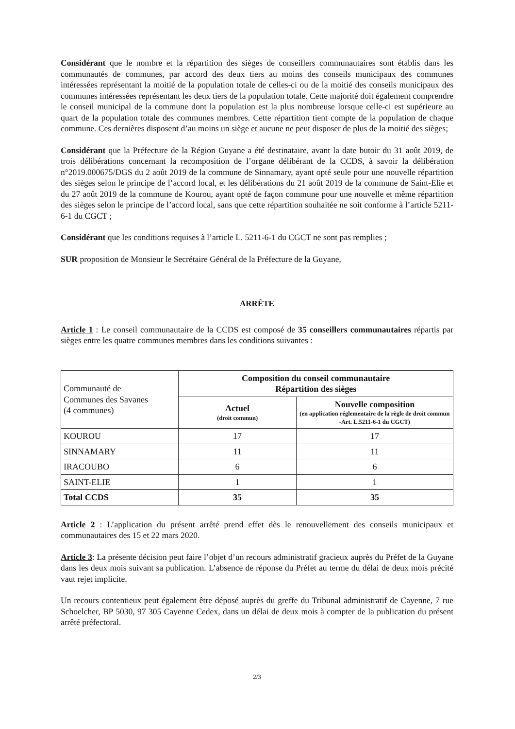Considérant que le nombre et la répartition des sièges de conseillers communautaires sont établis dans les communautés de communes, par accord des deux tiers au moins des conseils municipaux des communes intéressées représentant la moitié de la population totale de celles-ci ou de la moitié des conseils municipaux des communes intéressées représentant les deux tiers de la population totale. Cette majorité doit également comprendre le conseil municipal de la commune dont la population est la plus nombreuse lorsque celle-ci est supérieure au quart de la population totale des communes membres. Cette répartition tient compte de la population de chaque commune. Ces dernières disposent d’au moins un siège et aucune ne peut disposer de plus de la moitié des sièges;
Considérant que la Préfecture de la Région Guyane a été destinataire, avant la date butoir du 31 août 2019, de trois délibérations concernant la recomposition de l’organe délibérant de la CCDS, à savoir la délibération n°2019.000675/DGS du 2 août 2019 de la commune de Sinnamary, ayant opté seule pour une nouvelle répartition des sièges selon le principe de l’accord local, et les délibérations du 21 août 2019 de la commune de Saint-Elie et du 27 août 2019 de la commune de Kourou, ayant opté de façon commune pour une nouvelle et même répartition des sièges selon le principe de l’accord local, sans que cette répartition souhaitée ne soit conforme à l’article 5211-6-1 du CGCT ;
Considérant que les conditions requises à l’article L. 5211-6-1 du CGCT ne sont pas remplies ;
SUR proposition de Monsieur le Secrétaire Général de la Préfecture de la Guyane,
ARRÊTE
Article 1 : Le conseil communautaire de la CCDS est composé de 35 conseillers communautaires répartis par sièges entre les quatre communes membres dans les conditions suivantes :
| Communauté de Communes des Savanes (4 communes) | Composition du conseil communautaire Répartition des sièges | |
| | Actuel (droit commun) | Nouvelle composition (en application réglementaire de la règle de droit commun -Art. L.5211-6-1 du CGCT) |
| KOUROU | 17 | 17 |
| SINNAMARY | 11 | 11 |
| IRACOUBO | 6 | 6 |
| SAINT-ELIE | 1 | 1 |
| Total CCDS | 35 | 35 |
Article 2 : L’application du présent arrêté prend effet dès le renouvellement des conseils municipaux et communautaires des 15 et 22 mars 2020.
Article 3: La présente décision peut faire l’objet d’un recours administratif gracieux auprès du Préfet de la Guyane dans les deux mois suivant sa publication. L’absence de réponse du Préfet au terme du délai de deux mois précité vaut rejet implicite.
Un recours contentieux peut également être déposé auprès du greffe du Tribunal administratif de Cayenne, 7 rue Schoelcher, BP 5030, 97 305 Cayenne Cedex, dans un délai de deux mois à compter de la publication du présent arrêté préfectoral.
2/3